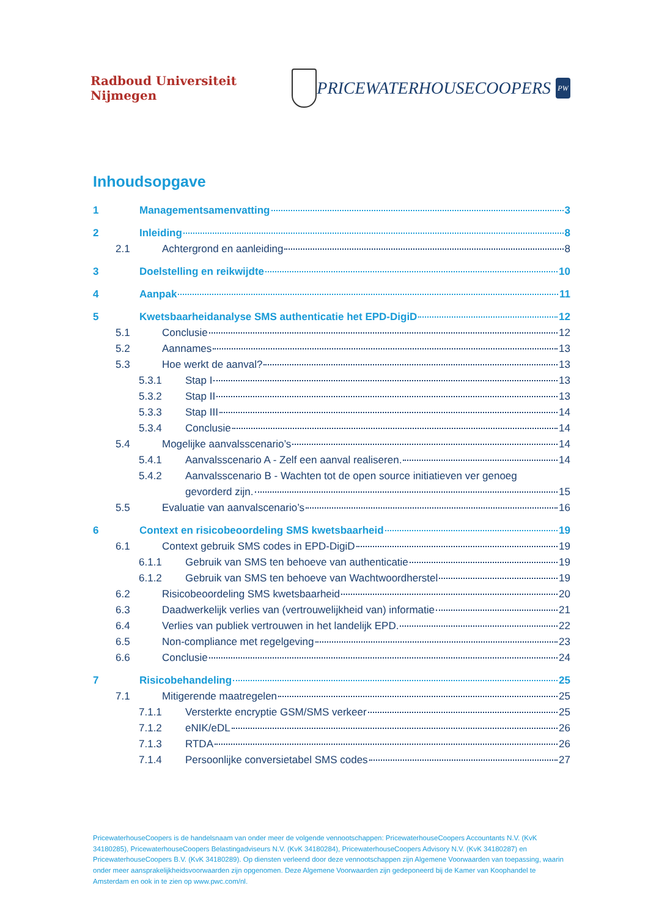Radboud Universiteit Nijmegen
PRICEWATERHOUSECOOPERS
PW
Inhoudsopgave
1 Managementsamenvatting 3
2 Inleiding 8
2.1 Achtergrond en aanleiding 8
3 Doelstelling en reikwijdte 10
4 Aanpak 11
5 Kwetsbaarheidanalyse SMS authenticatie het EPD-DigiD 12
5.1 Conclusie 12
5.2 Aannames 13
5.3 Hoe werkt de aanval? 13
5.3.1 Stap I 13
5.3.2 Stap II 13
5.3.3 Stap III 14
5.3.4 Conclusie 14
5.4 Mogelijke aanvalsscenario’s 14
5.4.1 Aanvalsscenario A - Zelf een aanval realiseren. 14
5.4.2 Aanvalsscenario B - Wachten tot de open source initiatieven ver genoeg
gevorderd zijn. 15
5.5 Evaluatie van aanvalscenario’s 16
6 Context en risicobeoordeling SMS kwetsbaarheid 19
6.1 Context gebruik SMS codes in EPD-DigiD 19
6.1.1 Gebruik van SMS ten behoeve van authenticatie 19
6.1.2 Gebruik van SMS ten behoeve van Wachtwoordherstel 19
6.2 Risicobeoordeling SMS kwetsbaarheid 20
6.3 Daadwerkelijk verlies van (vertrouwelijkheid van) informatie 21
6.4 Verlies van publiek vertrouwen in het landelijk EPD. 22
6.5 Non-compliance met regelgeving 23
6.6 Conclusie 24
7 Risicobehandeling 25
7.1 Mitigerende maatregelen 25
7.1.1 Versterkte encryptie GSM/SMS verkeer 25
7.1.2 eNIK/eDL 26
7.1.3 RTDA 26
7.1.4 Persoonlijke conversietabel SMS codes 27
PricewaterhouseCoopers is de handelsnaam van onder meer de volgende vennootschappen: PricewaterhouseCoopers Accountants N.V. (KvK 34180285), PricewaterhouseCoopers Belastingadviseurs N.V. (KvK 34180284), PricewaterhouseCoopers Advisory N.V. (KvK 34180287) en PricewaterhouseCoopers B.V. (KvK 34180289). Op diensten verleend door deze vennootschappen zijn Algemene Voorwaarden van toepassing, waarin onder meer aansprakelijkheidsvoorwaarden zijn opgenomen. Deze Algemene Voorwaarden zijn gedeponeerd bij de Kamer van Koophandel te Amsterdam en ook in te zien op www.pwc.com/nl.